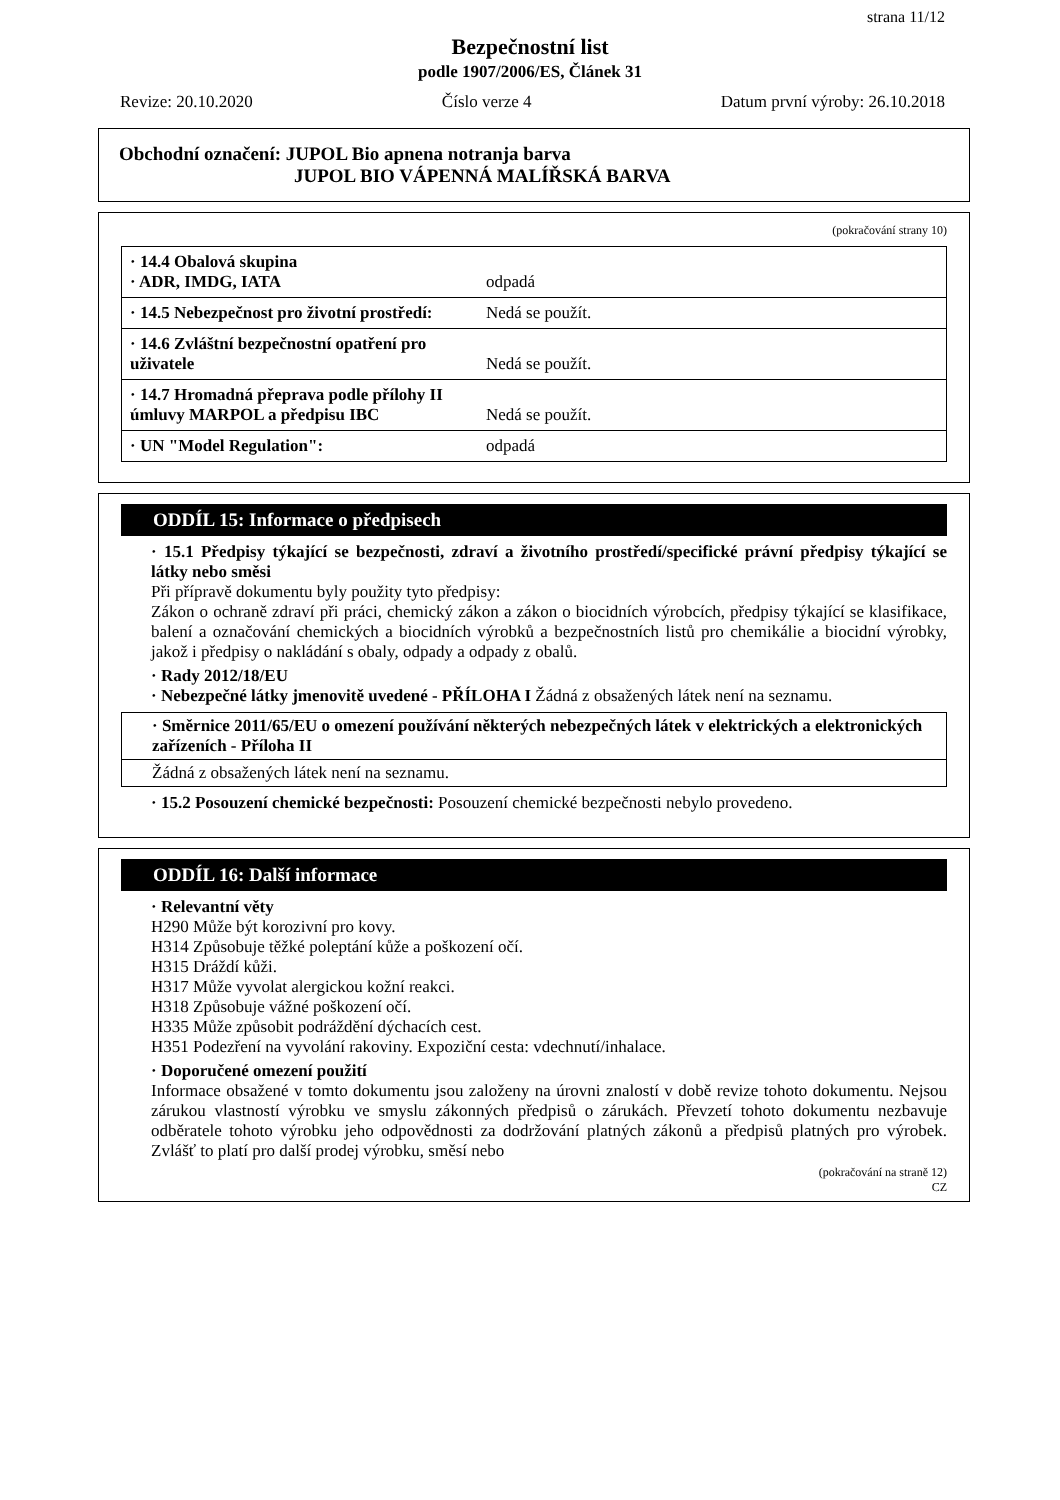strana 11/12
Bezpečnostní list
podle 1907/2006/ES, Článek 31
Revize: 20.10.2020 Číslo verze 4 Datum první výroby: 26.10.2018
Obchodní označení: JUPOL Bio apnena notranja barva
JUPOL BIO VÁPENNÁ MALÍŘSKÁ BARVA
(pokračování strany 10)
| · 14.4 Obalová skupina · ADR, IMDG, IATA | odpadá |
| · 14.5 Nebezpečnost pro životní prostředí: | Nedá se použít. |
| · 14.6 Zvláštní bezpečnostní opatření pro uživatele | Nedá se použít. |
| · 14.7 Hromadná přeprava podle přílohy II úmluvy MARPOL a předpisu IBC | Nedá se použít. |
| · UN "Model Regulation": | odpadá |
ODDÍL 15: Informace o předpisech
· 15.1 Předpisy týkající se bezpečnosti, zdraví a životního prostředí/specifické právní předpisy týkající se látky nebo směsi
Při přípravě dokumentu byly použity tyto předpisy:
Zákon o ochraně zdraví při práci, chemický zákon a zákon o biocidních výrobcích, předpisy týkající se klasifikace, balení a označování chemických a biocidních výrobků a bezpečnostních listů pro chemikálie a biocidní výrobky, jakož i předpisy o nakládání s obaly, odpady a odpady z obalů.
· Rady 2012/18/EU
· Nebezpečné látky jmenovitě uvedené - PŘÍLOHA I Žádná z obsažených látek není na seznamu.
· Směrnice 2011/65/EU o omezení používání některých nebezpečných látek v elektrických a elektronických zařízeních - Příloha II
Žádná z obsažených látek není na seznamu.
· 15.2 Posouzení chemické bezpečnosti: Posouzení chemické bezpečnosti nebylo provedeno.
ODDÍL 16: Další informace
· Relevantní věty
H290 Může být korozivní pro kovy.
H314 Způsobuje těžké poleptání kůže a poškození očí.
H315 Dráždí kůži.
H317 Může vyvolat alergickou kožní reakci.
H318 Způsobuje vážné poškození očí.
H335 Může způsobit podráždění dýchacích cest.
H351 Podezření na vyvolání rakoviny. Expoziční cesta: vdechnutí/inhalace.
· Doporučené omezení použití
Informace obsažené v tomto dokumentu jsou založeny na úrovni znalostí v době revize tohoto dokumentu. Nejsou zárukou vlastností výrobku ve smyslu zákonných předpisů o zárukách. Převzetí tohoto dokumentu nezbavuje odběratele tohoto výrobku jeho odpovědnosti za dodržování platných zákonů a předpisů platných pro výrobek. Zvlášť to platí pro další prodej výrobku, směsí nebo
(pokračování na straně 12)
CZ